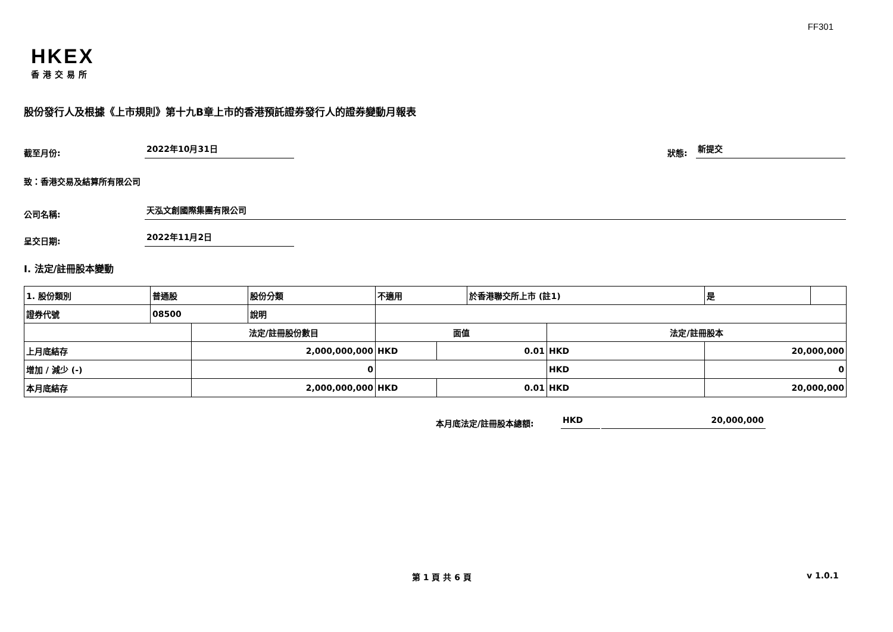FF301
HKEX
香港交易所
股份發行人及根據《上市規則》第十九B章上市的香港預託證券發行人的證券變動月報表
截至月份:
2022年10月31日
狀態:
新提交
致：香港交易及結算所有限公司
公司名稱:
天泓文創國際集團有限公司
呈交日期:
2022年11月2日
I. 法定/註冊股本變動
| 1. 股份類別 | 普通股 | | 股份分類 | 不適用 | | | 於香港聯交所上市 (註1) | | 是 | |
| 證券代號 | 08500 | | 說明 | | | | | | | |
| | | 法定/註冊股份數目 | | | 面值 | | | 法定/註冊股本 | | |
| 上月底結存 | | 2,000,000,000 | | | HKD | 0.01 | | HKD | 20,000,000 | |
| 增加 / 減少 (-) | | 0 | | | | | | HKD | 0 | |
| 本月底結存 | | 2,000,000,000 | | | HKD | 0.01 | | HKD | 20,000,000 | |
本月底法定/註冊股本總額:
HKD
20,000,000
第 1 頁 共 6 頁 v 1.0.1